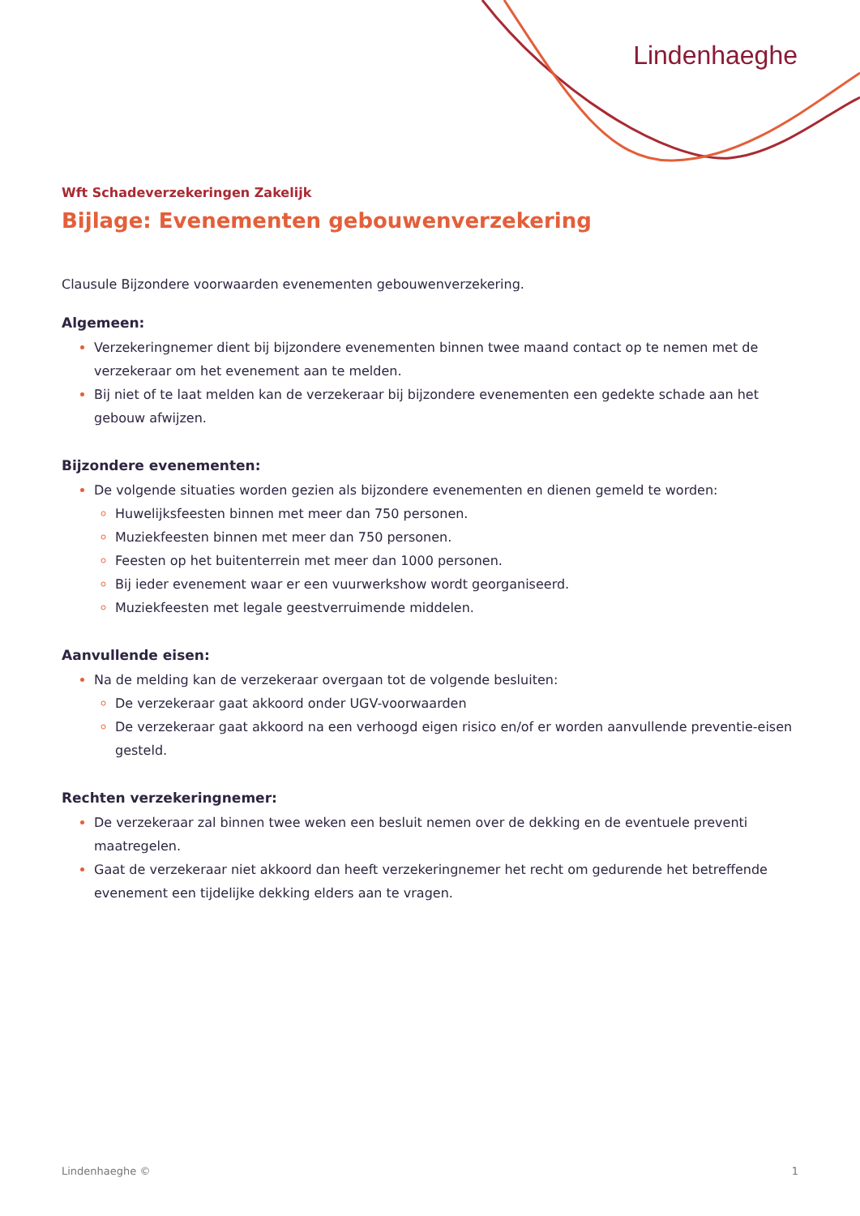Lindenhaeghe
Wft Schadeverzekeringen Zakelijk
Bijlage: Evenementen gebouwenverzekering
Clausule Bijzondere voorwaarden evenementen gebouwenverzekering.
Algemeen:
Verzekeringnemer dient bij bijzondere evenementen binnen twee maand contact op te nemen met de verzekeraar om het evenement aan te melden.
Bij niet of te laat melden kan de verzekeraar bij bijzondere evenementen een gedekte schade aan het gebouw afwijzen.
Bijzondere evenementen:
De volgende situaties worden gezien als bijzondere evenementen en dienen gemeld te worden:
Huwelijksfeesten binnen met meer dan 750 personen.
Muziekfeesten binnen met meer dan 750 personen.
Feesten op het buitenterrein met meer dan 1000 personen.
Bij ieder evenement waar er een vuurwerkshow wordt georganiseerd.
Muziekfeesten met legale geestverruimende middelen.
Aanvullende eisen:
Na de melding kan de verzekeraar overgaan tot de volgende besluiten:
De verzekeraar gaat akkoord onder UGV-voorwaarden
De verzekeraar gaat akkoord na een verhoogd eigen risico en/of er worden aanvullende preventie-eisen gesteld.
Rechten verzekeringnemer:
De verzekeraar zal binnen twee weken een besluit nemen over de dekking en de eventuele preventi maatregelen.
Gaat de verzekeraar niet akkoord dan heeft verzekeringnemer het recht om gedurende het betreffende evenement een tijdelijke dekking elders aan te vragen.
Lindenhaeghe © 1